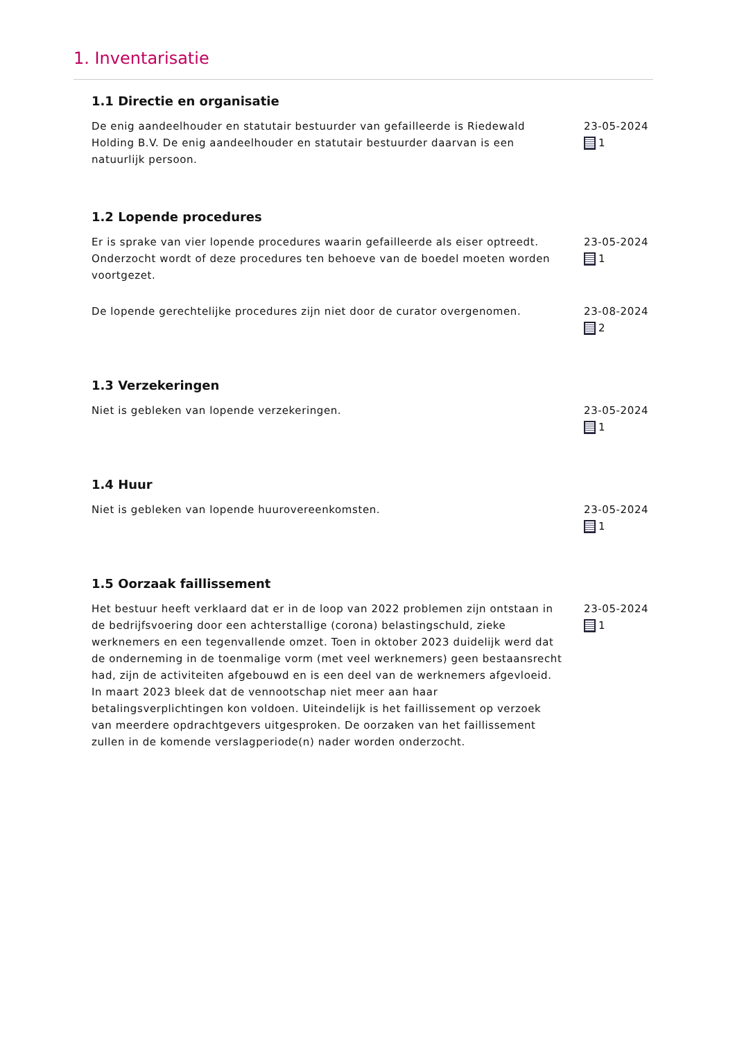1. Inventarisatie
1.1 Directie en organisatie
De enig aandeelhouder en statutair bestuurder van gefailleerde is Riedewald Holding B.V. De enig aandeelhouder en statutair bestuurder daarvan is een natuurlijk persoon.
23-05-2024
1
1.2 Lopende procedures
Er is sprake van vier lopende procedures waarin gefailleerde als eiser optreedt. Onderzocht wordt of deze procedures ten behoeve van de boedel moeten worden voortgezet.
23-05-2024
1
De lopende gerechtelijke procedures zijn niet door de curator overgenomen.
23-08-2024
2
1.3 Verzekeringen
Niet is gebleken van lopende verzekeringen. 23-05-2024
1
1.4 Huur
Niet is gebleken van lopende huurovereenkomsten. 23-05-2024
1
1.5 Oorzaak faillissement
Het bestuur heeft verklaard dat er in de loop van 2022 problemen zijn ontstaan in de bedrijfsvoering door een achterstallige (corona) belastingschuld, zieke werknemers en een tegenvallende omzet. Toen in oktober 2023 duidelijk werd dat de onderneming in de toenmalige vorm (met veel werknemers) geen bestaansrecht had, zijn de activiteiten afgebouwd en is een deel van de werknemers afgevloeid. In maart 2023 bleek dat de vennootschap niet meer aan haar betalingsverplichtingen kon voldoen. Uiteindelijk is het faillissement op verzoek van meerdere opdrachtgevers uitgesproken. De oorzaken van het faillissement zullen in de komende verslagperiode(n) nader worden onderzocht.
23-05-2024
1